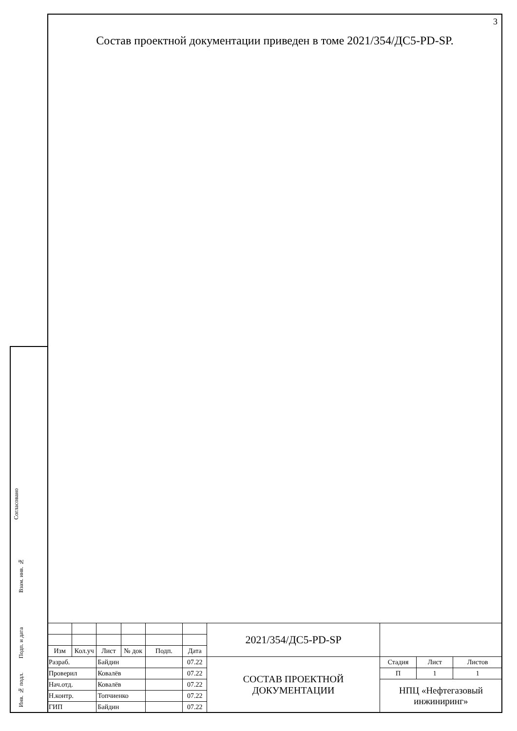Согласовано
Взам. инв. №
Подп. и дата
Инв. № подл.
3
Состав проектной документации приведен в томе 2021/354/ДС5-PD-SP.
| | | | | | | 2021/354/ДС5-PD-SP | | | |
| Изм | Кол.уч | Лист | № док | Подп. | Дата | | | | |
| Разраб. | | Байдин | | | 07.22 | СОСТАВ ПРОЕКТНОЙ ДОКУМЕНТАЦИИ | Стадия | Лист | Листов |
| Проверил | | Ковалёв | | | 07.22 | | П | 1 | 1 |
| Нач.отд. | | Ковалёв | | | 07.22 | | НПЦ «Нефтегазовый инжиниринг» | | |
| Н.контр. | | Топчиенко | | | 07.22 | | | | |
| ГИП | | Байдин | | | 07.22 | | | | |